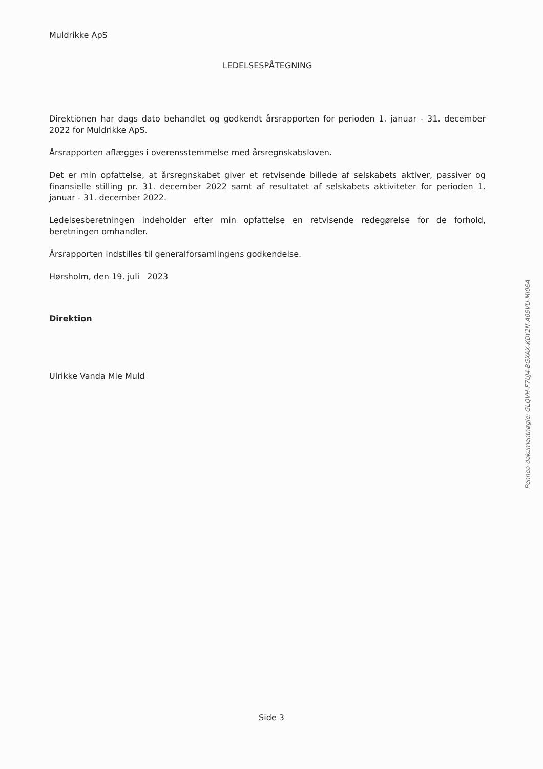Muldrikke ApS
LEDELSESPÅTEGNING
Direktionen har dags dato behandlet og godkendt årsrapporten for perioden 1. januar - 31. december 2022 for Muldrikke ApS.
Årsrapporten aflægges i overensstemmelse med årsregnskabsloven.
Det er min opfattelse, at årsregnskabet giver et retvisende billede af selskabets aktiver, passiver og finansielle stilling pr. 31. december 2022 samt af resultatet af selskabets aktiviteter for perioden 1. januar - 31. december 2022.
Ledelsesberetningen indeholder efter min opfattelse en retvisende redegørelse for de forhold, beretningen omhandler.
Årsrapporten indstilles til generalforsamlingens godkendelse.
Hørsholm, den 19. juli 2023
Direktion
Ulrikke Vanda Mie Muld
Penneo dokumentnøgle: GLQVH-F7UJ4-BGXAX-KDY2N-A05VU-MI06A
Side 3